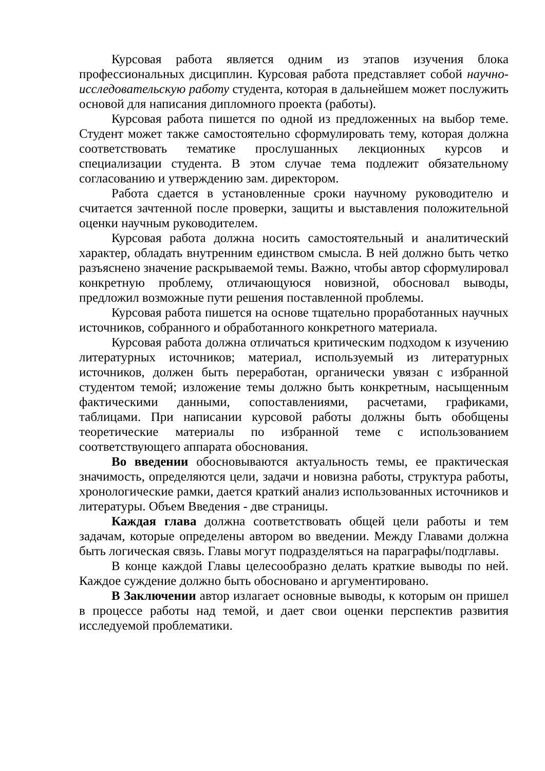Курсовая работа является одним из этапов изучения блока профессиональных дисциплин. Курсовая работа представляет собой научно-исследовательскую работу студента, которая в дальнейшем может послужить основой для написания дипломного проекта (работы).
Курсовая работа пишется по одной из предложенных на выбор теме. Студент может также самостоятельно сформулировать тему, которая должна соответствовать тематике прослушанных лекционных курсов и специализации студента. В этом случае тема подлежит обязательному согласованию и утверждению зам. директором.
Работа сдается в установленные сроки научному руководителю и считается зачтенной после проверки, защиты и выставления положительной оценки научным руководителем.
Курсовая работа должна носить самостоятельный и аналитический характер, обладать внутренним единством смысла. В ней должно быть четко разъяснено значение раскрываемой темы. Важно, чтобы автор сформулировал конкретную проблему, отличающуюся новизной, обосновал выводы, предложил возможные пути решения поставленной проблемы.
Курсовая работа пишется на основе тщательно проработанных научных источников, собранного и обработанного конкретного материала.
Курсовая работа должна отличаться критическим подходом к изучению литературных источников; материал, используемый из литературных источников, должен быть переработан, органически увязан с избранной студентом темой; изложение темы должно быть конкретным, насыщенным фактическими данными, сопоставлениями, расчетами, графиками, таблицами. При написании курсовой работы должны быть обобщены теоретические материалы по избранной теме с использованием соответствующего аппарата обоснования.
Во введении обосновываются актуальность темы, ее практическая значимость, определяются цели, задачи и новизна работы, структура работы, хронологические рамки, дается краткий анализ использованных источников и литературы. Объем Введения - две страницы.
Каждая глава должна соответствовать общей цели работы и тем задачам, которые определены автором во введении. Между Главами должна быть логическая связь. Главы могут подразделяться на параграфы/подглавы.
В конце каждой Главы целесообразно делать краткие выводы по ней. Каждое суждение должно быть обосновано и аргументировано.
В Заключении автор излагает основные выводы, к которым он пришел в процессе работы над темой, и дает свои оценки перспектив развития исследуемой проблематики.